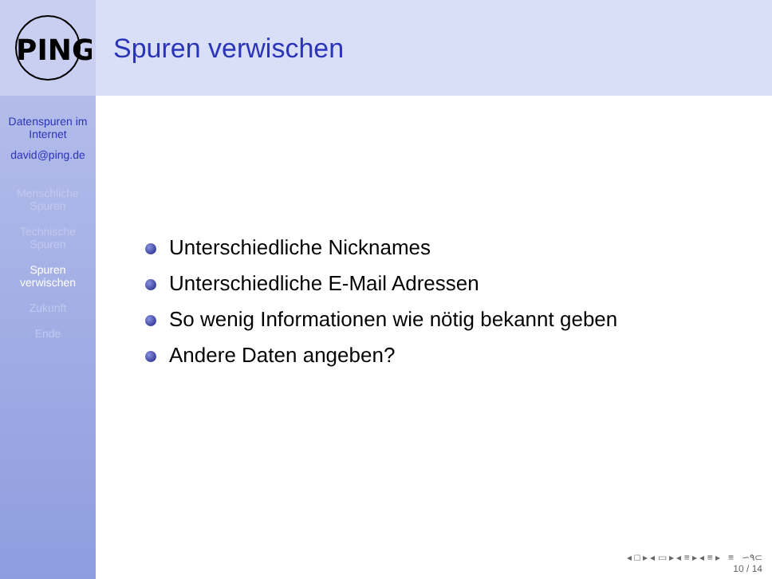PING
Datenspuren im Internet
david@ping.de
Menschliche Spuren
Technische Spuren
Spuren verwischen
Zukunft
Ende
Spuren verwischen
Unterschiedliche Nicknames
Unterschiedliche E-Mail Adressen
So wenig Informationen wie nötig bekannt geben
Andere Daten angeben?
◂ □ ▸ ◂ ▭ ▸ ◂ ≡ ▸ ◂ ≡ ▸ ≡ ∽۹⊂
10 / 14